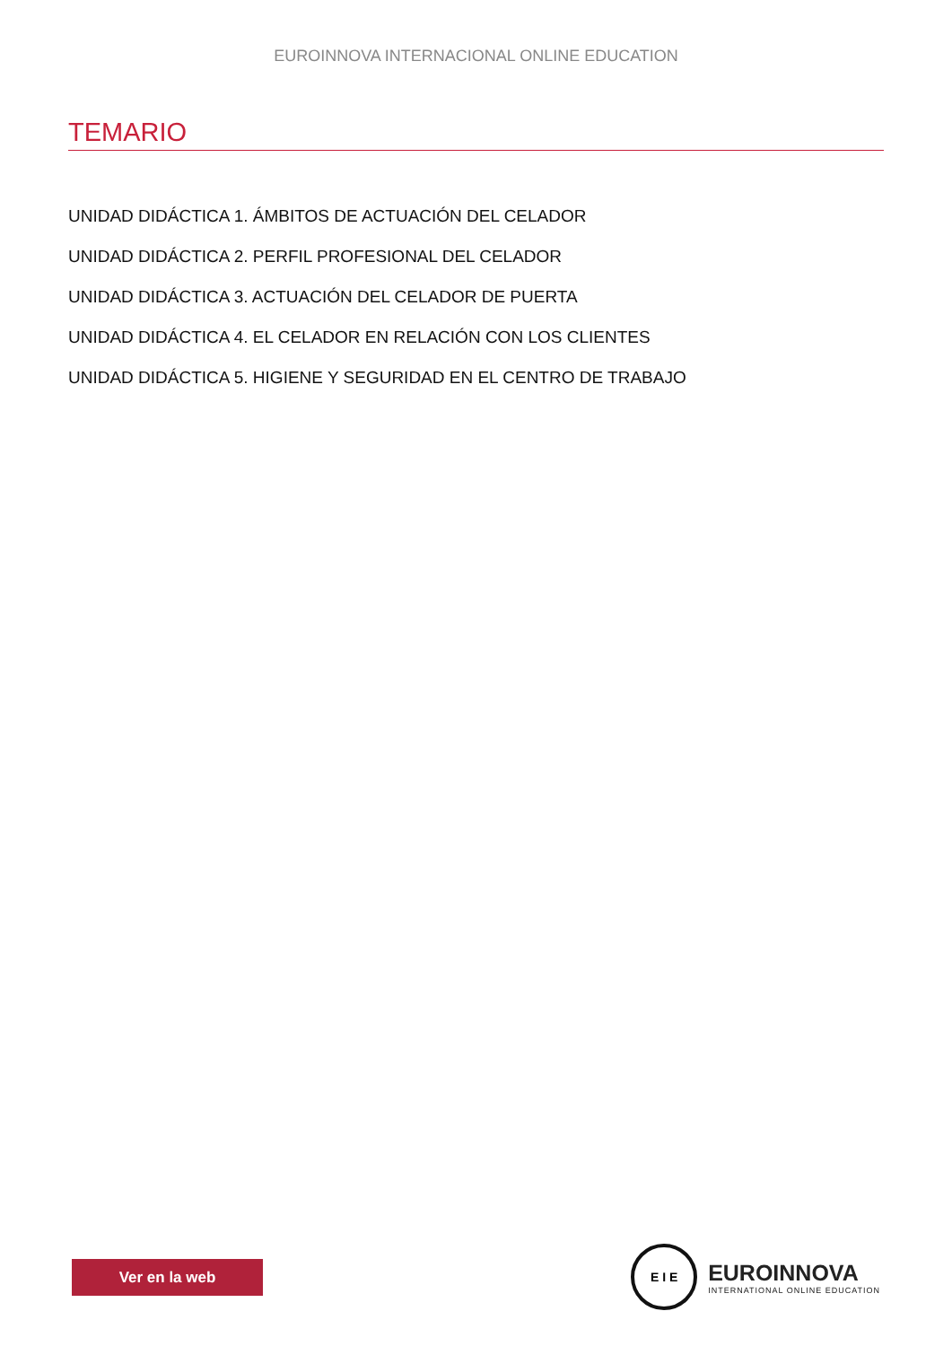EUROINNOVA INTERNACIONAL ONLINE EDUCATION
TEMARIO
UNIDAD DIDÁCTICA 1. ÁMBITOS DE ACTUACIÓN DEL CELADOR
UNIDAD DIDÁCTICA 2. PERFIL PROFESIONAL DEL CELADOR
UNIDAD DIDÁCTICA 3. ACTUACIÓN DEL CELADOR DE PUERTA
UNIDAD DIDÁCTICA 4. EL CELADOR EN RELACIÓN CON LOS CLIENTES
UNIDAD DIDÁCTICA 5. HIGIENE Y SEGURIDAD EN EL CENTRO DE TRABAJO
Ver en la web
E I E
EUROINNOVA
INTERNATIONAL ONLINE EDUCATION